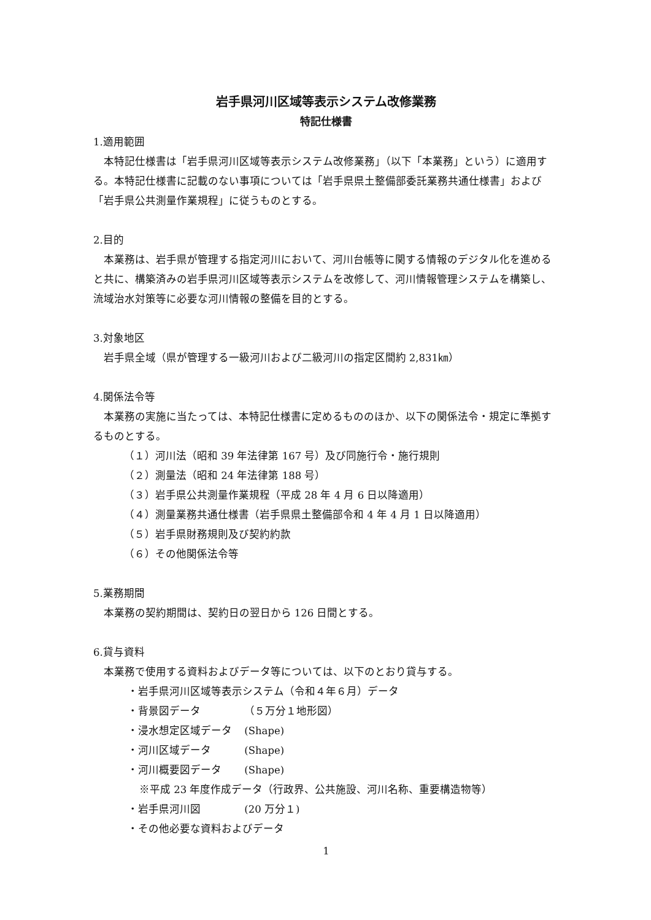岩手県河川区域等表示システム改修業務
特記仕様書
1.適用範囲
本特記仕様書は「岩手県河川区域等表示システム改修業務」（以下「本業務」という）に適用する。本特記仕様書に記載のない事項については「岩手県県土整備部委託業務共通仕様書」および「岩手県公共測量作業規程」に従うものとする。
2.目的
本業務は、岩手県が管理する指定河川において、河川台帳等に関する情報のデジタル化を進めると共に、構築済みの岩手県河川区域等表示システムを改修して、河川情報管理システムを構築し、流域治水対策等に必要な河川情報の整備を目的とする。
3.対象地区
岩手県全域（県が管理する一級河川および二級河川の指定区間約 2,831㎞）
4.関係法令等
本業務の実施に当たっては、本特記仕様書に定めるもののほか、以下の関係法令・規定に準拠するものとする。
（１）河川法（昭和 39 年法律第 167 号）及び同施行令・施行規則
（２）測量法（昭和 24 年法律第 188 号）
（３）岩手県公共測量作業規程（平成 28 年 4 月 6 日以降適用）
（４）測量業務共通仕様書（岩手県県土整備部令和 4 年 4 月 1 日以降適用）
（５）岩手県財務規則及び契約約款
（６）その他関係法令等
5.業務期間
本業務の契約期間は、契約日の翌日から 126 日間とする。
6.貸与資料
本業務で使用する資料およびデータ等については、以下のとおり貸与する。
・岩手県河川区域等表示システム（令和４年６月）データ
・背景図データ （５万分１地形図）
・浸水想定区域データ (Shape)
・河川区域データ (Shape)
・河川概要図データ (Shape)
※平成 23 年度作成データ（行政界、公共施設、河川名称、重要構造物等）
・岩手県河川図 (20 万分１)
・その他必要な資料およびデータ
1